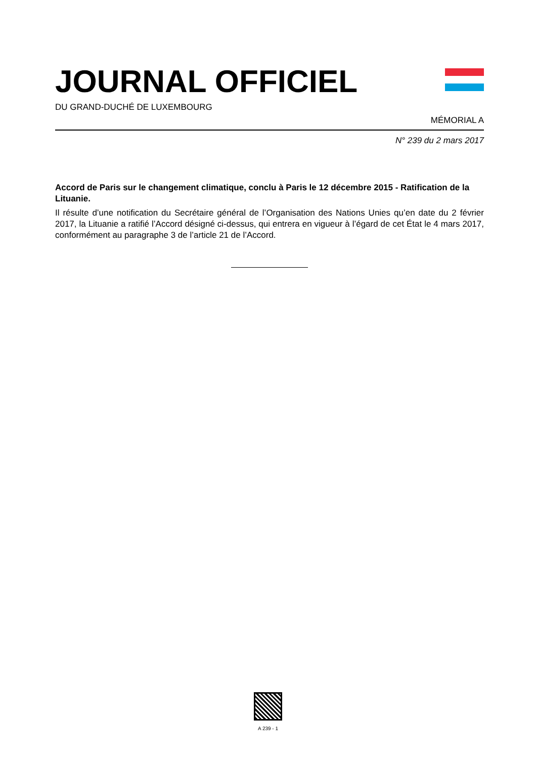JOURNAL OFFICIEL
DU GRAND-DUCHÉ DE LUXEMBOURG
MÉMORIAL A
N° 239 du 2 mars 2017
Accord de Paris sur le changement climatique, conclu à Paris le 12 décembre 2015 - Ratification de la Lituanie.
Il résulte d’une notification du Secrétaire général de l’Organisation des Nations Unies qu’en date du 2 février 2017, la Lituanie a ratifié l’Accord désigné ci-dessus, qui entrera en vigueur à l’égard de cet État le 4 mars 2017, conformément au paragraphe 3 de l’article 21 de l’Accord.
A 239 - 1